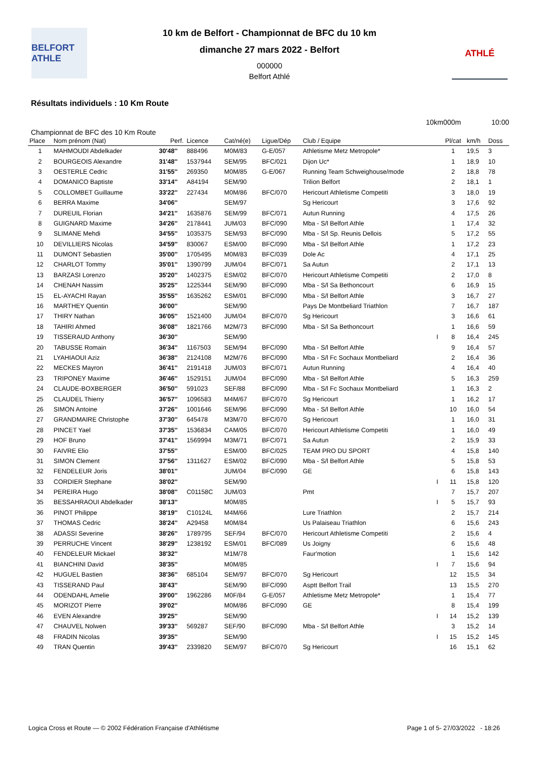BELFORT ATHLE
10 km de Belfort - Championnat de BFC du 10 km
dimanche 27 mars 2022 - Belfort
000000
Belfort Athlé
ATHLÉ
Résultats individuels : 10 Km Route
10km000m 10:00
Championnat de BFC des 10 Km Route
| Place | Nom prénom (Nat) | Perf. | Licence | Cat/né(e) | Ligue/Dép | Club / Equipe | | Pl/cat | km/h | Doss |
| --- | --- | --- | --- | --- | --- | --- | --- | --- | --- | --- |
| 1 | MAHMOUDI Abdelkader | 30'48'' | 888496 | M0M/83 | G-E/057 | Athletisme Metz Metropole* | | 1 | 19,5 | 3 |
| 2 | BOURGEOIS Alexandre | 31'48'' | 1537944 | SEM/95 | BFC/021 | Dijon Uc* | | 1 | 18,9 | 10 |
| 3 | OESTERLE Cedric | 31'55'' | 269350 | M0M/85 | G-E/067 | Running Team Schweighouse/mode | | 2 | 18,8 | 78 |
| 4 | DOMANICO Baptiste | 33'14'' | A84194 | SEM/90 | | Trilion Belfort | | 2 | 18,1 | 1 |
| 5 | COLLOMBET Guillaume | 33'22'' | 227434 | M0M/86 | BFC/070 | Hericourt Athletisme Competiti | | 3 | 18,0 | 19 |
| 6 | BERRA Maxime | 34'06'' | | SEM/97 | | Sg Hericourt | | 3 | 17,6 | 92 |
| 7 | DUREUIL Florian | 34'21'' | 1635876 | SEM/99 | BFC/071 | Autun Running | | 4 | 17,5 | 26 |
| 8 | GUIGNARD Maxime | 34'26'' | 2178441 | JUM/03 | BFC/090 | Mba - S/l Belfort Athle | | 1 | 17,4 | 32 |
| 9 | SLIMANE Mehdi | 34'55'' | 1035375 | SEM/93 | BFC/090 | Mba - S/l Sp. Reunis Dellois | | 5 | 17,2 | 55 |
| 10 | DEVILLIERS Nicolas | 34'59'' | 830067 | ESM/00 | BFC/090 | Mba - S/l Belfort Athle | | 1 | 17,2 | 23 |
| 11 | DUMONT Sebastien | 35'00'' | 1705495 | M0M/83 | BFC/039 | Dole Ac | | 4 | 17,1 | 25 |
| 12 | CHARLOT Tommy | 35'01'' | 1390799 | JUM/04 | BFC/071 | Sa Autun | | 2 | 17,1 | 13 |
| 13 | BARZASI Lorenzo | 35'20'' | 1402375 | ESM/02 | BFC/070 | Hericourt Athletisme Competiti | | 2 | 17,0 | 8 |
| 14 | CHENAH Nassim | 35'25'' | 1225344 | SEM/90 | BFC/090 | Mba - S/l Sa Bethoncourt | | 6 | 16,9 | 15 |
| 15 | EL-AYACHI Rayan | 35'55'' | 1635262 | ESM/01 | BFC/090 | Mba - S/l Belfort Athle | | 3 | 16,7 | 27 |
| 16 | MARTHEY Quentin | 36'00'' | | SEM/90 | | Pays De Montbeliard Triathlon | | 7 | 16,7 | 187 |
| 17 | THIRY Nathan | 36'05'' | 1521400 | JUM/04 | BFC/070 | Sg Hericourt | | 3 | 16,6 | 61 |
| 18 | TAHIRI Ahmed | 36'08'' | 1821766 | M2M/73 | BFC/090 | Mba - S/l Sa Bethoncourt | | 1 | 16,6 | 59 |
| 19 | TISSERAUD Anthony | 36'30'' | | SEM/90 | | | I | 8 | 16,4 | 245 |
| 20 | TABUSSE Romain | 36'34'' | 1167503 | SEM/94 | BFC/090 | Mba - S/l Belfort Athle | | 9 | 16,4 | 57 |
| 21 | LYAHIAOUI Aziz | 36'38'' | 2124108 | M2M/76 | BFC/090 | Mba - S/l Fc Sochaux Montbeliard | | 2 | 16,4 | 36 |
| 22 | MECKES Mayron | 36'41'' | 2191418 | JUM/03 | BFC/071 | Autun Running | | 4 | 16,4 | 40 |
| 23 | TRIPONEY Maxime | 36'46'' | 1529151 | JUM/04 | BFC/090 | Mba - S/l Belfort Athle | | 5 | 16,3 | 259 |
| 24 | CLAUDE-BOXBERGER | 36'50'' | 591023 | SEF/88 | BFC/090 | Mba - S/l Fc Sochaux Montbeliard | | 1 | 16,3 | 2 |
| 25 | CLAUDEL Thierry | 36'57'' | 1096583 | M4M/67 | BFC/070 | Sg Hericourt | | 1 | 16,2 | 17 |
| 26 | SIMON Antoine | 37'26'' | 1001646 | SEM/96 | BFC/090 | Mba - S/l Belfort Athle | | 10 | 16,0 | 54 |
| 27 | GRANDMAIRE Christophe | 37'30'' | 645478 | M3M/70 | BFC/070 | Sg Hericourt | | 1 | 16,0 | 31 |
| 28 | PINCET Yael | 37'35'' | 1536834 | CAM/05 | BFC/070 | Hericourt Athletisme Competiti | | 1 | 16,0 | 49 |
| 29 | HOF Bruno | 37'41'' | 1569994 | M3M/71 | BFC/071 | Sa Autun | | 2 | 15,9 | 33 |
| 30 | FAIVRE Elio | 37'55'' | | ESM/00 | BFC/025 | TEAM PRO DU SPORT | | 4 | 15,8 | 140 |
| 31 | SIMON Clement | 37'56'' | 1311627 | ESM/02 | BFC/090 | Mba - S/l Belfort Athle | | 5 | 15,8 | 53 |
| 32 | FENDELEUR Joris | 38'01'' | | JUM/04 | BFC/090 | GE | | 6 | 15,8 | 143 |
| 33 | CORDIER Stephane | 38'02'' | | SEM/90 | | | I | 11 | 15,8 | 120 |
| 34 | PEREIRA Hugo | 38'08'' | C01158C | JUM/03 | | Pmt | | 7 | 15,7 | 207 |
| 35 | BESSAHRAOUI Abdelkader | 38'13'' | | M0M/85 | | | I | 5 | 15,7 | 93 |
| 36 | PINOT Philippe | 38'19'' | C10124L | M4M/66 | | Lure Triathlon | | 2 | 15,7 | 214 |
| 37 | THOMAS Cedric | 38'24'' | A29458 | M0M/84 | | Us Palaiseau Triathlon | | 6 | 15,6 | 243 |
| 38 | ADASSI Severine | 38'26'' | 1789795 | SEF/94 | BFC/070 | Hericourt Athletisme Competiti | | 2 | 15,6 | 4 |
| 39 | PERRUCHE Vincent | 38'29'' | 1238192 | ESM/01 | BFC/089 | Us Joigny | | 6 | 15,6 | 48 |
| 40 | FENDELEUR Mickael | 38'32'' | | M1M/78 | | Faur'motion | | 1 | 15,6 | 142 |
| 41 | BIANCHINI David | 38'35'' | | M0M/85 | | | I | 7 | 15,6 | 94 |
| 42 | HUGUEL Bastien | 38'36'' | 685104 | SEM/97 | BFC/070 | Sg Hericourt | | 12 | 15,5 | 34 |
| 43 | TISSERAND Paul | 38'43'' | | SEM/90 | BFC/090 | Asptt Belfort Trail | | 13 | 15,5 | 270 |
| 44 | ODENDAHL Amelie | 39'00'' | 1962286 | M0F/84 | G-E/057 | Athletisme Metz Metropole* | | 1 | 15,4 | 77 |
| 45 | MORIZOT Pierre | 39'02'' | | M0M/86 | BFC/090 | GE | | 8 | 15,4 | 199 |
| 46 | EVEN Alexandre | 39'25'' | | SEM/90 | | | I | 14 | 15,2 | 139 |
| 47 | CHAUVEL Nolwen | 39'33'' | 569287 | SEF/90 | BFC/090 | Mba - S/l Belfort Athle | | 3 | 15,2 | 14 |
| 48 | FRADIN Nicolas | 39'35'' | | SEM/90 | | | I | 15 | 15,2 | 145 |
| 49 | TRAN Quentin | 39'43'' | 2339820 | SEM/97 | BFC/070 | Sg Hericourt | | 16 | 15,1 | 62 |
Logica Cross et Route — © 2002 Fédération Française d'Athlétisme Page 1 of 5- 27/03/2022 - 18:26